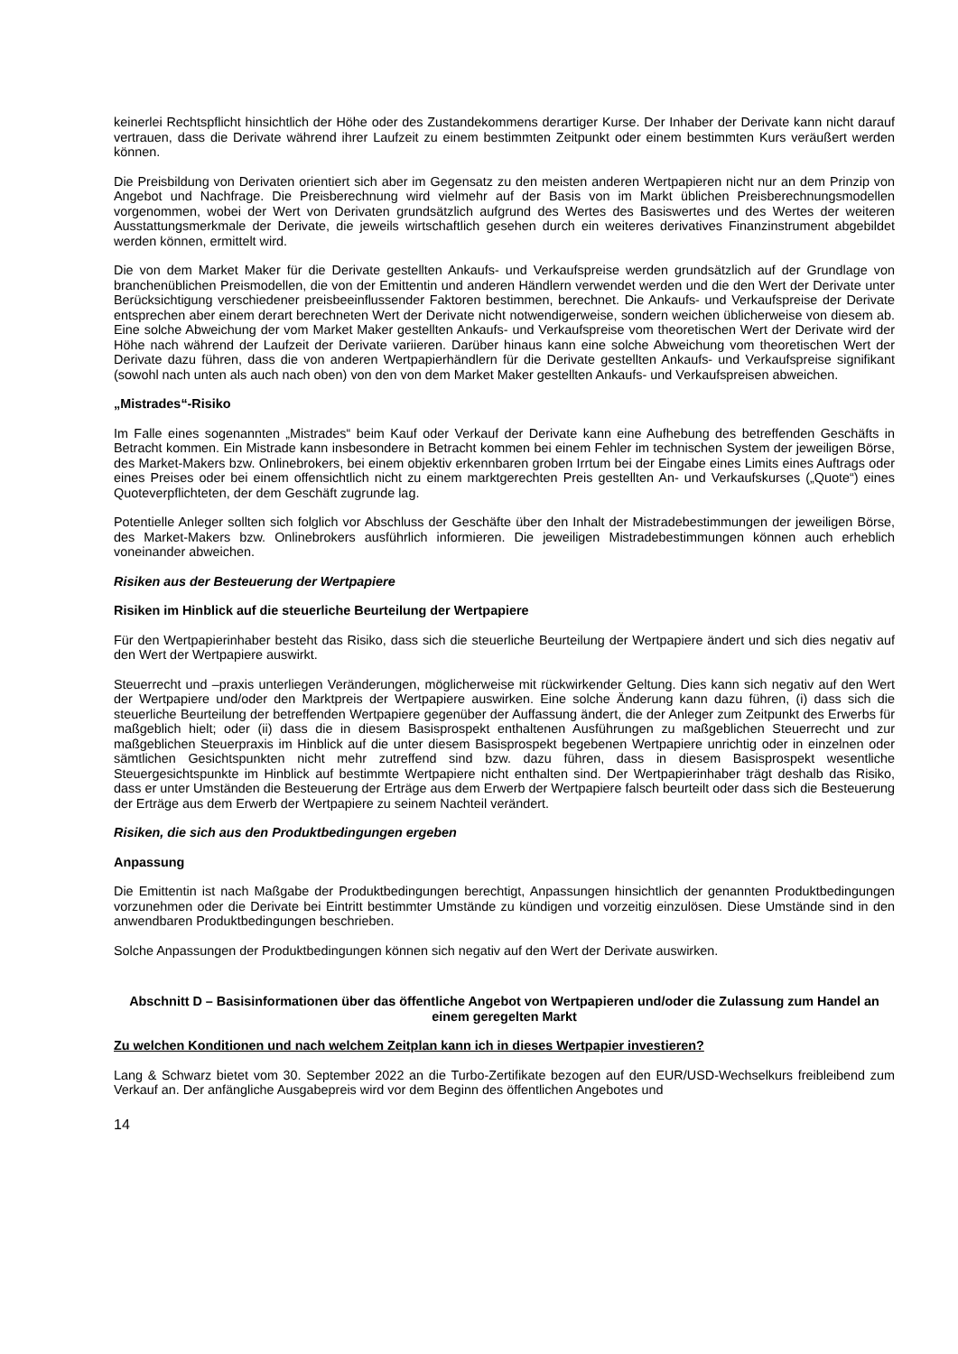keinerlei Rechtspflicht hinsichtlich der Höhe oder des Zustandekommens derartiger Kurse. Der Inhaber der Derivate kann nicht darauf vertrauen, dass die Derivate während ihrer Laufzeit zu einem bestimmten Zeitpunkt oder einem bestimmten Kurs veräußert werden können.
Die Preisbildung von Derivaten orientiert sich aber im Gegensatz zu den meisten anderen Wertpapieren nicht nur an dem Prinzip von Angebot und Nachfrage. Die Preisberechnung wird vielmehr auf der Basis von im Markt üblichen Preisberechnungsmodellen vorgenommen, wobei der Wert von Derivaten grundsätzlich aufgrund des Wertes des Basiswertes und des Wertes der weiteren Ausstattungsmerkmale der Derivate, die jeweils wirtschaftlich gesehen durch ein weiteres derivatives Finanzinstrument abgebildet werden können, ermittelt wird.
Die von dem Market Maker für die Derivate gestellten Ankaufs- und Verkaufspreise werden grundsätzlich auf der Grundlage von branchenüblichen Preismodellen, die von der Emittentin und anderen Händlern verwendet werden und die den Wert der Derivate unter Berücksichtigung verschiedener preisbeeinflussender Faktoren bestimmen, berechnet. Die Ankaufs- und Verkaufspreise der Derivate entsprechen aber einem derart berechneten Wert der Derivate nicht notwendigerweise, sondern weichen üblicherweise von diesem ab. Eine solche Abweichung der vom Market Maker gestellten Ankaufs- und Verkaufspreise vom theoretischen Wert der Derivate wird der Höhe nach während der Laufzeit der Derivate variieren. Darüber hinaus kann eine solche Abweichung vom theoretischen Wert der Derivate dazu führen, dass die von anderen Wertpapierhändlern für die Derivate gestellten Ankaufs- und Verkaufspreise signifikant (sowohl nach unten als auch nach oben) von den von dem Market Maker gestellten Ankaufs- und Verkaufspreisen abweichen.
„Mistrades“-Risiko
Im Falle eines sogenannten „Mistrades“ beim Kauf oder Verkauf der Derivate kann eine Aufhebung des betreffenden Geschäfts in Betracht kommen. Ein Mistrade kann insbesondere in Betracht kommen bei einem Fehler im technischen System der jeweiligen Börse, des Market-Makers bzw. Onlinebrokers, bei einem objektiv erkennbaren groben Irrtum bei der Eingabe eines Limits eines Auftrags oder eines Preises oder bei einem offensichtlich nicht zu einem marktgerechten Preis gestellten An- und Verkaufskurses („Quote“) eines Quoteverpflichteten, der dem Geschäft zugrunde lag.
Potentielle Anleger sollten sich folglich vor Abschluss der Geschäfte über den Inhalt der Mistradebestimmungen der jeweiligen Börse, des Market-Makers bzw. Onlinebrokers ausführlich informieren. Die jeweiligen Mistradebestimmungen können auch erheblich voneinander abweichen.
Risiken aus der Besteuerung der Wertpapiere
Risiken im Hinblick auf die steuerliche Beurteilung der Wertpapiere
Für den Wertpapierinhaber besteht das Risiko, dass sich die steuerliche Beurteilung der Wertpapiere ändert und sich dies negativ auf den Wert der Wertpapiere auswirkt.
Steuerrecht und –praxis unterliegen Veränderungen, möglicherweise mit rückwirkender Geltung. Dies kann sich negativ auf den Wert der Wertpapiere und/oder den Marktpreis der Wertpapiere auswirken. Eine solche Änderung kann dazu führen, (i) dass sich die steuerliche Beurteilung der betreffenden Wertpapiere gegenüber der Auffassung ändert, die der Anleger zum Zeitpunkt des Erwerbs für maßgeblich hielt; oder (ii) dass die in diesem Basisprospekt enthaltenen Ausführungen zu maßgeblichen Steuerrecht und zur maßgeblichen Steuerpraxis im Hinblick auf die unter diesem Basisprospekt begebenen Wertpapiere unrichtig oder in einzelnen oder sämtlichen Gesichtspunkten nicht mehr zutreffend sind bzw. dazu führen, dass in diesem Basisprospekt wesentliche Steuergesichtspunkte im Hinblick auf bestimmte Wertpapiere nicht enthalten sind. Der Wertpapierinhaber trägt deshalb das Risiko, dass er unter Umständen die Besteuerung der Erträge aus dem Erwerb der Wertpapiere falsch beurteilt oder dass sich die Besteuerung der Erträge aus dem Erwerb der Wertpapiere zu seinem Nachteil verändert.
Risiken, die sich aus den Produktbedingungen ergeben
Anpassung
Die Emittentin ist nach Maßgabe der Produktbedingungen berechtigt, Anpassungen hinsichtlich der genannten Produktbedingungen vorzunehmen oder die Derivate bei Eintritt bestimmter Umstände zu kündigen und vorzeitig einzulösen. Diese Umstände sind in den anwendbaren Produktbedingungen beschrieben.
Solche Anpassungen der Produktbedingungen können sich negativ auf den Wert der Derivate auswirken.
Abschnitt D – Basisinformationen über das öffentliche Angebot von Wertpapieren und/oder die Zulassung zum Handel an einem geregelten Markt
Zu welchen Konditionen und nach welchem Zeitplan kann ich in dieses Wertpapier investieren?
Lang & Schwarz bietet vom 30. September 2022 an die Turbo-Zertifikate bezogen auf den EUR/USD-Wechselkurs freibleibend zum Verkauf an. Der anfängliche Ausgabepreis wird vor dem Beginn des öffentlichen Angebotes und
14